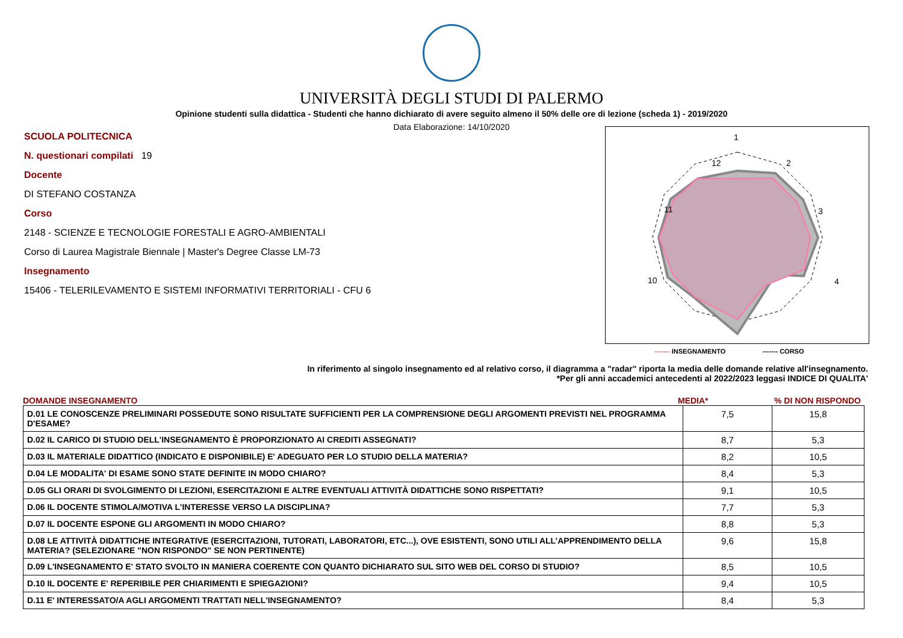UNIVERSITÀ DEGLI STUDI DI PALERMO
Opinione studenti sulla didattica - Studenti che hanno dichiarato di avere seguito almeno il 50% delle ore di lezione (scheda 1) - 2019/2020
Data Elaborazione: 14/10/2020
SCUOLA POLITECNICA
N. questionari compilati 19
Docente
DI STEFANO COSTANZA
Corso
2148 - SCIENZE E TECNOLOGIE FORESTALI E AGRO-AMBIENTALI
Corso di Laurea Magistrale Biennale | Master's Degree Classe LM-73
Insegnamento
15406 - TELERILEVAMENTO E SISTEMI INFORMATIVI TERRITORIALI - CFU 6
1
2
3
4
12
11
10
------- INSEGNAMENTO ------- CORSO
In riferimento al singolo insegnamento ed al relativo corso, il diagramma a "radar" riporta la media delle domande relative all'insegnamento.
*Per gli anni accademici antecedenti al 2022/2023 leggasi INDICE DI QUALITA'
DOMANDE INSEGNAMENTO MEDIA*% DI NON RISPONDO
| D.01 LE CONOSCENZE PRELIMINARI POSSEDUTE SONO RISULTATE SUFFICIENTI PER LA COMPRENSIONE DEGLI ARGOMENTI PREVISTI NEL PROGRAMMA D'ESAME? | 7,5 | 15,8 |
| D.02 IL CARICO DI STUDIO DELL'INSEGNAMENTO È PROPORZIONATO AI CREDITI ASSEGNATI? | 8,7 | 5,3 |
| D.03 IL MATERIALE DIDATTICO (INDICATO E DISPONIBILE) E' ADEGUATO PER LO STUDIO DELLA MATERIA? | 8,2 | 10,5 |
| D.04 LE MODALITA' DI ESAME SONO STATE DEFINITE IN MODO CHIARO? | 8,4 | 5,3 |
| D.05 GLI ORARI DI SVOLGIMENTO DI LEZIONI, ESERCITAZIONI E ALTRE EVENTUALI ATTIVITÀ DIDATTICHE SONO RISPETTATI? | 9,1 | 10,5 |
| D.06 IL DOCENTE STIMOLA/MOTIVA L'INTERESSE VERSO LA DISCIPLINA? | 7,7 | 5,3 |
| D.07 IL DOCENTE ESPONE GLI ARGOMENTI IN MODO CHIARO? | 8,8 | 5,3 |
| D.08 LE ATTIVITÀ DIDATTICHE INTEGRATIVE (ESERCITAZIONI, TUTORATI, LABORATORI, ETC...), OVE ESISTENTI, SONO UTILI ALL’APPRENDIMENTO DELLA MATERIA? (SELEZIONARE "NON RISPONDO" SE NON PERTINENTE) | 9,6 | 15,8 |
| D.09 L'INSEGNAMENTO E' STATO SVOLTO IN MANIERA COERENTE CON QUANTO DICHIARATO SUL SITO WEB DEL CORSO DI STUDIO? | 8,5 | 10,5 |
| D.10 IL DOCENTE E' REPERIBILE PER CHIARIMENTI E SPIEGAZIONI? | 9,4 | 10,5 |
| D.11 E' INTERESSATO/A AGLI ARGOMENTI TRATTATI NELL'INSEGNAMENTO? | 8,4 | 5,3 |